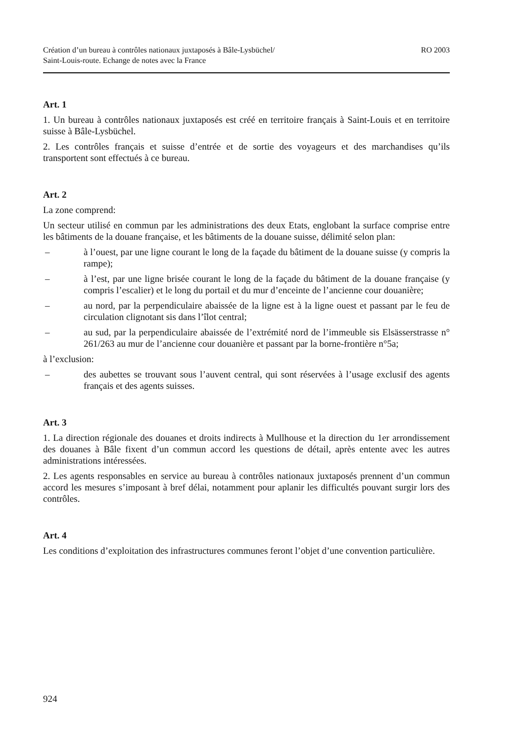Création d’un bureau à contrôles nationaux juxtaposés à Bâle-Lysbüchel/
Saint-Louis-route. Echange de notes avec la France
RO 2003
Art. 1
1. Un bureau à contrôles nationaux juxtaposés est créé en territoire français à Saint-Louis et en territoire suisse à Bâle-Lysbüchel.
2. Les contrôles français et suisse d’entrée et de sortie des voyageurs et des marchandises qu’ils transportent sont effectués à ce bureau.
Art. 2
La zone comprend:
Un secteur utilisé en commun par les administrations des deux Etats, englobant la surface comprise entre les bâtiments de la douane française, et les bâtiments de la douane suisse, délimité selon plan:
– à l’ouest, par une ligne courant le long de la façade du bâtiment de la douane suisse (y compris la rampe);
– à l’est, par une ligne brisée courant le long de la façade du bâtiment de la douane française (y compris l’escalier) et le long du portail et du mur d’enceinte de l’ancienne cour douanière;
– au nord, par la perpendiculaire abaissée de la ligne est à la ligne ouest et passant par le feu de circulation clignotant sis dans l’îlot central;
– au sud, par la perpendiculaire abaissée de l’extrémité nord de l’immeuble sis Elsässerstrasse n° 261/263 au mur de l’ancienne cour douanière et passant par la borne-frontière n°5a;
à l’exclusion:
– des aubettes se trouvant sous l’auvent central, qui sont réservées à l’usage exclusif des agents français et des agents suisses.
Art. 3
1. La direction régionale des douanes et droits indirects à Mullhouse et la direction du 1er arrondissement des douanes à Bâle fixent d’un commun accord les questions de détail, après entente avec les autres administrations intéressées.
2. Les agents responsables en service au bureau à contrôles nationaux juxtaposés prennent d’un commun accord les mesures s’imposant à bref délai, notamment pour aplanir les difficultés pouvant surgir lors des contrôles.
Art. 4
Les conditions d’exploitation des infrastructures communes feront l’objet d’une convention particulière.
924